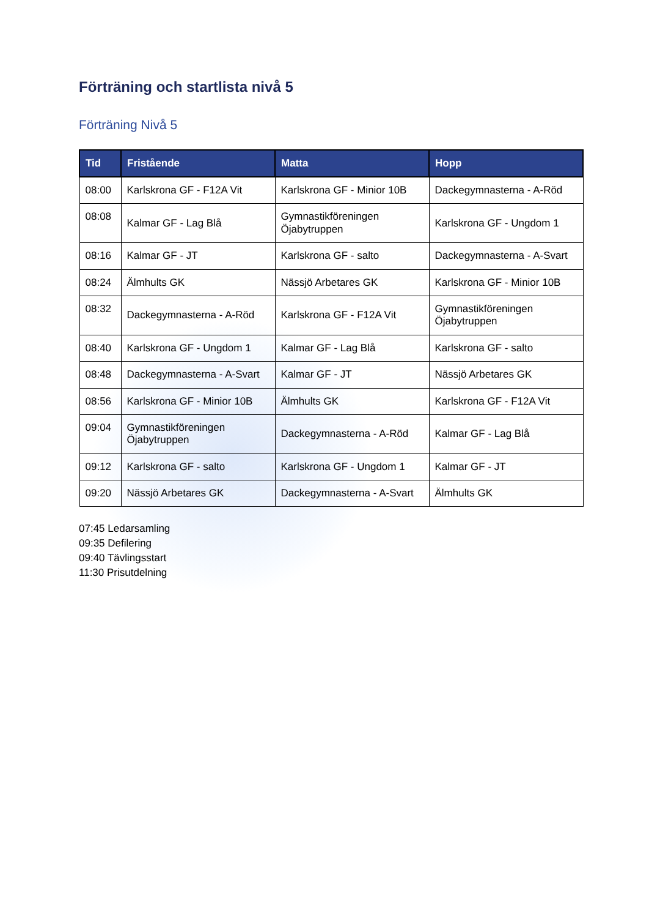Förträning och startlista nivå 5
Förträning Nivå 5
| Tid | Fristående | Matta | Hopp |
| --- | --- | --- | --- |
| 08:00 | Karlskrona GF - F12A Vit | Karlskrona GF - Minior 10B | Dackegymnasterna - A-Röd |
| 08:08 | Kalmar GF - Lag Blå | Gymnastikföreningen Öjabytruppen | Karlskrona GF - Ungdom 1 |
| 08:16 | Kalmar GF - JT | Karlskrona GF - salto | Dackegymnasterna - A-Svart |
| 08:24 | Älmhults GK | Nässjö Arbetares GK | Karlskrona GF - Minior 10B |
| 08:32 | Dackegymnasterna - A-Röd | Karlskrona GF - F12A Vit | Gymnastikföreningen Öjabytruppen |
| 08:40 | Karlskrona GF - Ungdom 1 | Kalmar GF - Lag Blå | Karlskrona GF - salto |
| 08:48 | Dackegymnasterna - A-Svart | Kalmar GF - JT | Nässjö Arbetares GK |
| 08:56 | Karlskrona GF - Minior 10B | Älmhults GK | Karlskrona GF - F12A Vit |
| 09:04 | Gymnastikföreningen Öjabytruppen | Dackegymnasterna - A-Röd | Kalmar GF - Lag Blå |
| 09:12 | Karlskrona GF - salto | Karlskrona GF - Ungdom 1 | Kalmar GF - JT |
| 09:20 | Nässjö Arbetares GK | Dackegymnasterna - A-Svart | Älmhults GK |
07:45 Ledarsamling
09:35 Defilering
09:40 Tävlingsstart
11:30 Prisutdelning